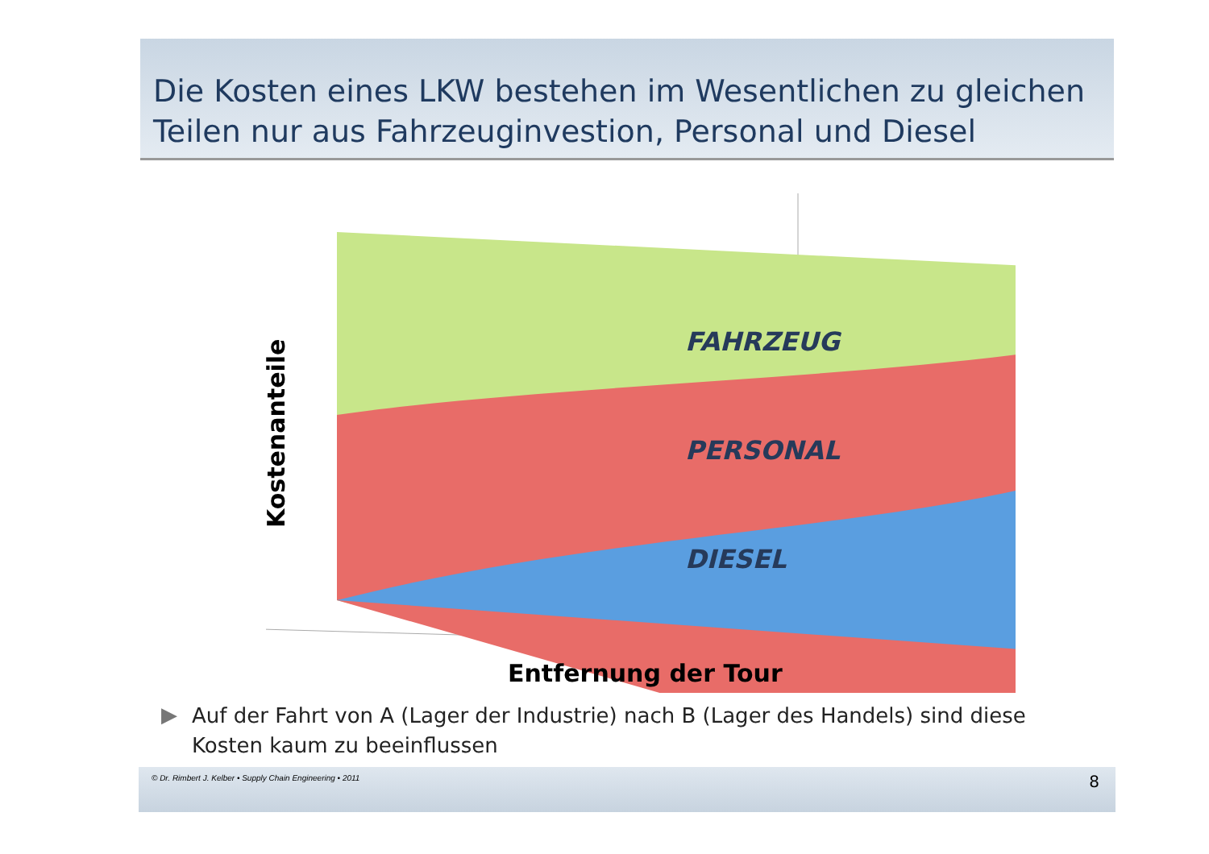Die Kosten eines LKW bestehen im Wesentlichen zu gleichen Teilen nur aus Fahrzeuginvestion, Personal und Diesel
FAHRZEUG
PERSONAL
DIESEL
Kostenanteile
Entfernung der Tour
▶
Auf der Fahrt von A (Lager der Industrie) nach B (Lager des Handels) sind diese Kosten kaum zu beeinflussen
© Dr. Rimbert J. Kelber • Supply Chain Engineering • 2011
8